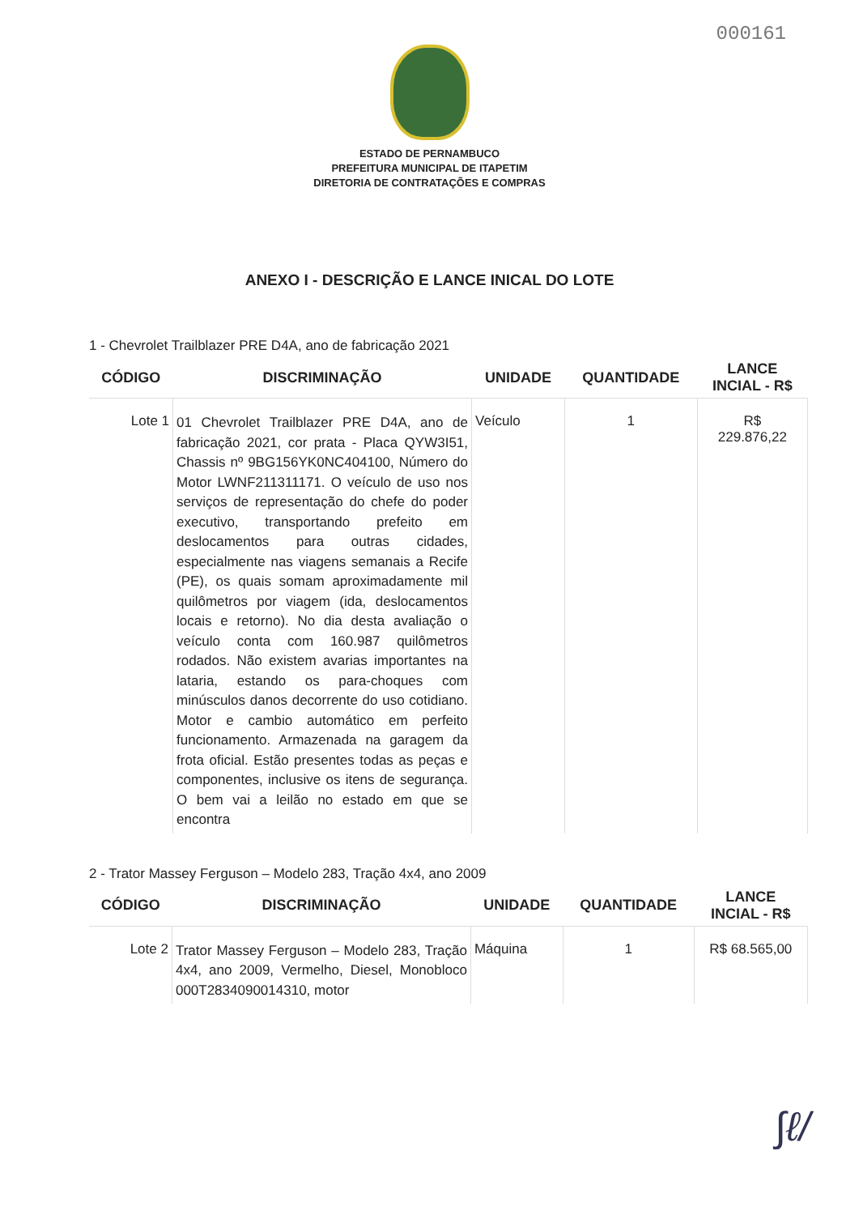000161
ESTADO DE PERNAMBUCO
PREFEITURA MUNICIPAL DE ITAPETIM
DIRETORIA DE CONTRATAÇÕES E COMPRAS
ANEXO I - DESCRIÇÃO E LANCE INICAL DO LOTE
1 - Chevrolet Trailblazer PRE D4A, ano de fabricação 2021
| CÓDIGO | DISCRIMINAÇÃO | UNIDADE | QUANTIDADE | LANCE INCIAL - R$ |
| --- | --- | --- | --- | --- |
| Lote 1 | 01 Chevrolet Trailblazer PRE D4A, ano de fabricação 2021, cor prata - Placa QYW3I51, Chassis nº 9BG156YK0NC404100, Número do Motor LWNF211311171. O veículo de uso nos serviços de representação do chefe do poder executivo, transportando prefeito em deslocamentos para outras cidades, especialmente nas viagens semanais a Recife (PE), os quais somam aproximadamente mil quilômetros por viagem (ida, deslocamentos locais e retorno). No dia desta avaliação o veículo conta com 160.987 quilômetros rodados. Não existem avarias importantes na lataria, estando os para-choques com minúsculos danos decorrente do uso cotidiano. Motor e cambio automático em perfeito funcionamento. Armazenada na garagem da frota oficial. Estão presentes todas as peças e componentes, inclusive os itens de segurança. O bem vai a leilão no estado em que se encontra | Veículo | 1 | R$ 229.876,22 |
2 - Trator Massey Ferguson – Modelo 283, Tração 4x4, ano 2009
| CÓDIGO | DISCRIMINAÇÃO | UNIDADE | QUANTIDADE | LANCE INCIAL - R$ |
| --- | --- | --- | --- | --- |
| Lote 2 | Trator Massey Ferguson – Modelo 283, Tração 4x4, ano 2009, Vermelho, Diesel, Monobloco 000T2834090014310, motor | Máquina | 1 | R$ 68.565,00 |
∫ℓ/